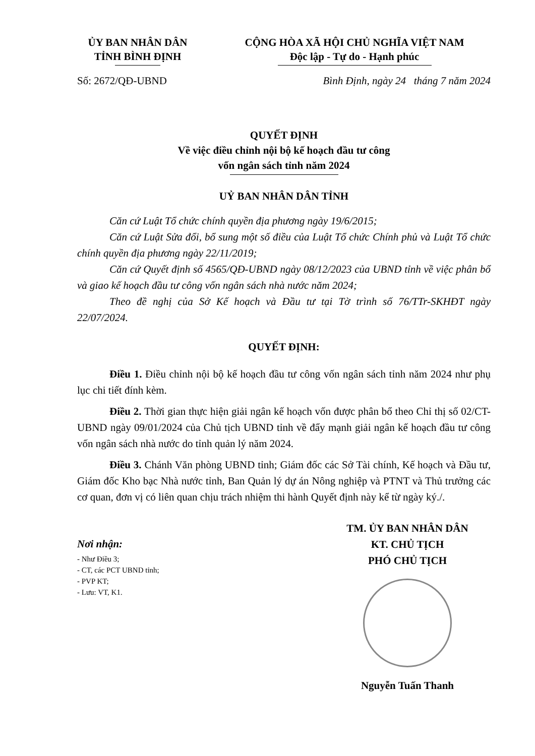ỦY BAN NHÂN DÂN
TỈNH BÌNH ĐỊNH
CỘNG HÒA XÃ HỘI CHỦ NGHĨA VIỆT NAM
Độc lập - Tự do - Hạnh phúc
Số: 2672/QĐ-UBND Bình Định, ngày 24 tháng 7 năm 2024
QUYẾT ĐỊNH
Về việc điều chỉnh nội bộ kế hoạch đầu tư công
vốn ngân sách tỉnh năm 2024
UỶ BAN NHÂN DÂN TỈNH
Căn cứ Luật Tổ chức chính quyền địa phương ngày 19/6/2015;
Căn cứ Luật Sửa đổi, bổ sung một số điều của Luật Tổ chức Chính phủ và Luật Tổ chức chính quyền địa phương ngày 22/11/2019;
Căn cứ Quyết định số 4565/QĐ-UBND ngày 08/12/2023 của UBND tỉnh về việc phân bổ và giao kế hoạch đầu tư công vốn ngân sách nhà nước năm 2024;
Theo đề nghị của Sở Kế hoạch và Đầu tư tại Tờ trình số 76/TTr-SKHĐT ngày 22/07/2024.
QUYẾT ĐỊNH:
Điều 1. Điều chỉnh nội bộ kế hoạch đầu tư công vốn ngân sách tỉnh năm 2024 như phụ lục chi tiết đính kèm.
Điều 2. Thời gian thực hiện giải ngân kế hoạch vốn được phân bổ theo Chỉ thị số 02/CT-UBND ngày 09/01/2024 của Chủ tịch UBND tỉnh về đẩy mạnh giải ngân kế hoạch đầu tư công vốn ngân sách nhà nước do tỉnh quản lý năm 2024.
Điều 3. Chánh Văn phòng UBND tỉnh; Giám đốc các Sở Tài chính, Kế hoạch và Đầu tư, Giám đốc Kho bạc Nhà nước tỉnh, Ban Quản lý dự án Nông nghiệp và PTNT và Thủ trưởng các cơ quan, đơn vị có liên quan chịu trách nhiệm thi hành Quyết định này kể từ ngày ký./.
Nơi nhận:
- Như Điều 3;
- CT, các PCT UBND tỉnh;
- PVP KT;
- Lưu: VT, K1.
TM. ỦY BAN NHÂN DÂN
KT. CHỦ TỊCH
PHÓ CHỦ TỊCH
Nguyễn Tuấn Thanh